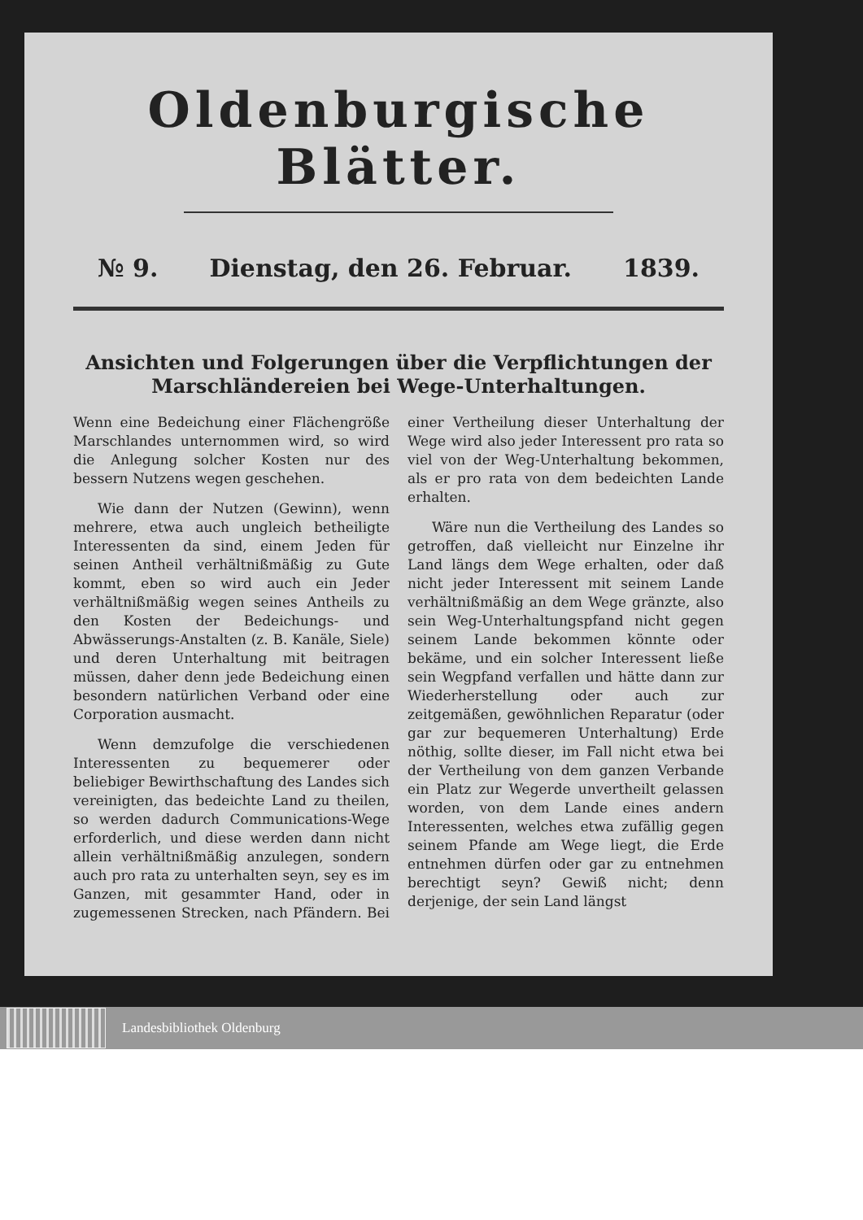Oldenburgische Blätter.
№ 9. Dienstag, den 26. Februar. 1839.
Ansichten und Folgerungen über die Verpflichtungen der Marschländereien bei Wege-Unterhaltungen.
Wenn eine Bedeichung einer Flächengröße Marschlandes unternommen wird, so wird die Anlegung solcher Kosten nur des bessern Nutzens wegen geschehen.
Wie dann der Nutzen (Gewinn), wenn mehrere, etwa auch ungleich betheiligte Interessenten da sind, einem Jeden für seinen Antheil verhältnißmäßig zu Gute kommt, eben so wird auch ein Jeder verhältnißmäßig wegen seines Antheils zu den Kosten der Bedeichungs- und Abwässerungs-Anstalten (z. B. Kanäle, Siele) und deren Unterhaltung mit beitragen müssen, daher denn jede Bedeichung einen besondern natürlichen Verband oder eine Corporation ausmacht.
Wenn demzufolge die verschiedenen Interessenten zu bequemerer oder beliebiger Bewirthschaftung des Landes sich vereinigten, das bedeichte Land zu theilen, so werden dadurch Communications-Wege erforderlich, und diese werden dann nicht allein verhältnißmäßig anzulegen, sondern auch pro rata zu unterhalten seyn, sey es im Ganzen, mit gesammter Hand, oder in zugemessenen Strecken, nach Pfändern. Bei einer Vertheilung dieser Unterhaltung der Wege wird also jeder Interessent pro rata so viel von der Weg-Unterhaltung bekommen, als er pro rata von dem bedeichten Lande erhalten.
Wäre nun die Vertheilung des Landes so getroffen, daß vielleicht nur Einzelne ihr Land längs dem Wege erhalten, oder daß nicht jeder Interessent mit seinem Lande verhältnißmäßig an dem Wege gränzte, also sein Weg-Unterhaltungspfand nicht gegen seinem Lande bekommen könnte oder bekäme, und ein solcher Interessent ließe sein Wegpfand verfallen und hätte dann zur Wiederherstellung oder auch zur zeitgemäßen, gewöhnlichen Reparatur (oder gar zur bequemeren Unterhaltung) Erde nöthig, sollte dieser, im Fall nicht etwa bei der Vertheilung von dem ganzen Verbande ein Platz zur Wegerde unvertheilt gelassen worden, von dem Lande eines andern Interessenten, welches etwa zufällig gegen seinem Pfande am Wege liegt, die Erde entnehmen dürfen oder gar zu entnehmen berechtigt seyn? Gewiß nicht; denn derjenige, der sein Land längst
Landesbibliothek Oldenburg